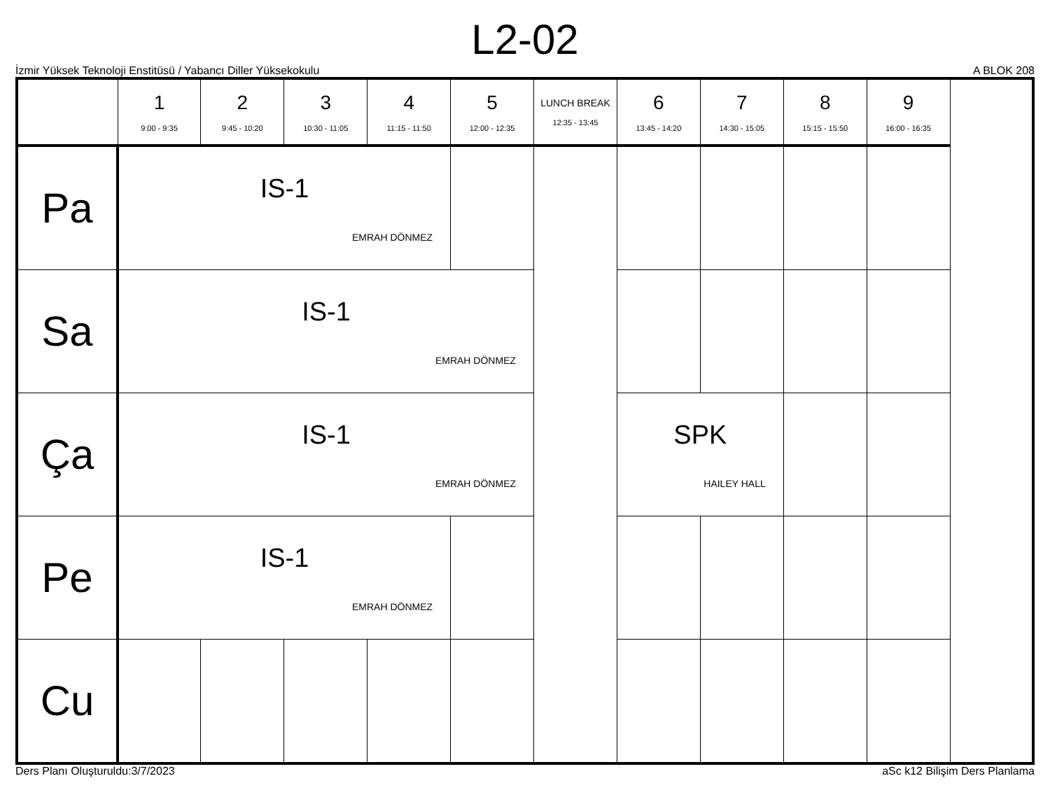L2-02
İzmir Yüksek Teknoloji Enstitüsü / Yabancı Diller Yüksekokulu A BLOK 208
| | 1 9:00 - 9:35 | 2 9:45 - 10:20 | 3 10:30 - 11:05 | 4 11:15 - 11:50 | 5 12:00 - 12:35 | LUNCH BREAK 12:35 - 13:45 | 6 13:45 - 14:20 | 7 14:30 - 15:05 | 8 15:15 - 15:50 | 9 16:00 - 16:35 |
| --- | --- | --- | --- | --- | --- | --- | --- | --- | --- | --- |
| Pa | IS-1 EMRAH DÖNMEZ | | | | | | | | | |
| Sa | IS-1 EMRAH DÖNMEZ | | | | | | | | | |
| Ça | IS-1 EMRAH DÖNMEZ | | | | | | SPK HAILEY HALL | | | |
| Pe | IS-1 EMRAH DÖNMEZ | | | | | | | | | |
| Cu | | | | | | | | | | |
Ders Planı Oluşturuldu:3/7/2023 aSc k12 Bilişim Ders Planlama